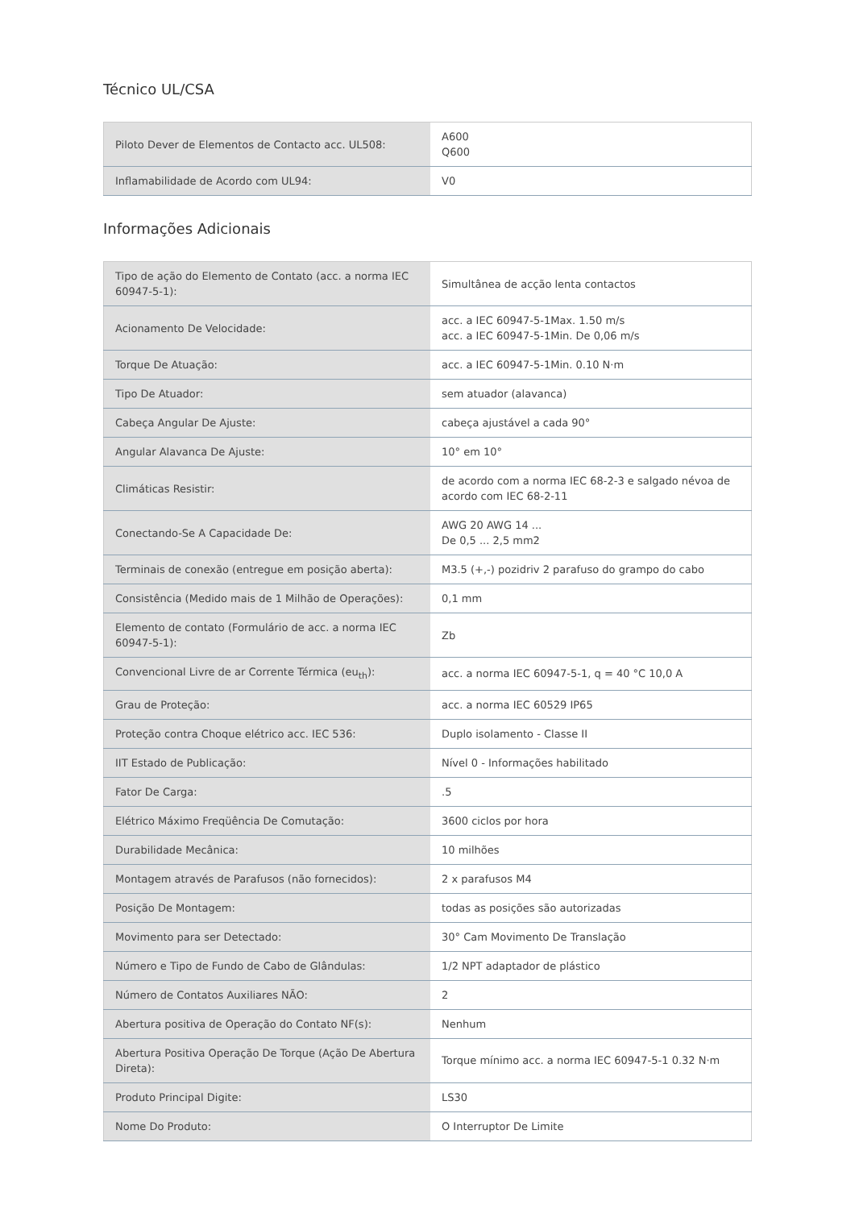Técnico UL/CSA
| Piloto Dever de Elementos de Contacto acc. UL508: | A600 Q600 |
| Inflamabilidade de Acordo com UL94: | V0 |
Informações Adicionais
| Tipo de ação do Elemento de Contato (acc. a norma IEC 60947-5-1): | Simultânea de acção lenta contactos |
| Acionamento De Velocidade: | acc. a IEC 60947-5-1Max. 1.50 m/s acc. a IEC 60947-5-1Min. De 0,06 m/s |
| Torque De Atuação: | acc. a IEC 60947-5-1Min. 0.10 N·m |
| Tipo De Atuador: | sem atuador (alavanca) |
| Cabeça Angular De Ajuste: | cabeça ajustável a cada 90° |
| Angular Alavanca De Ajuste: | 10° em 10° |
| Climáticas Resistir: | de acordo com a norma IEC 68-2-3 e salgado névoa de acordo com IEC 68-2-11 |
| Conectando-Se A Capacidade De: | AWG 20 AWG 14 ... De 0,5 ... 2,5 mm2 |
| Terminais de conexão (entregue em posição aberta): | M3.5 (+,-) pozidriv 2 parafuso do grampo do cabo |
| Consistência (Medido mais de 1 Milhão de Operações): | 0,1 mm |
| Elemento de contato (Formulário de acc. a norma IEC 60947-5-1): | Zb |
| Convencional Livre de ar Corrente Térmica (eu<sub>th</sub>): | acc. a norma IEC 60947-5-1, q = 40 °C 10,0 A |
| Grau de Proteção: | acc. a norma IEC 60529 IP65 |
| Proteção contra Choque elétrico acc. IEC 536: | Duplo isolamento - Classe II |
| IIT Estado de Publicação: | Nível 0 - Informações habilitado |
| Fator De Carga: | .5 |
| Elétrico Máximo Freqüência De Comutação: | 3600 ciclos por hora |
| Durabilidade Mecânica: | 10 milhões |
| Montagem através de Parafusos (não fornecidos): | 2 x parafusos M4 |
| Posição De Montagem: | todas as posições são autorizadas |
| Movimento para ser Detectado: | 30° Cam Movimento De Translação |
| Número e Tipo de Fundo de Cabo de Glândulas: | 1/2 NPT adaptador de plástico |
| Número de Contatos Auxiliares NÃO: | 2 |
| Abertura positiva de Operação do Contato NF(s): | Nenhum |
| Abertura Positiva Operação De Torque (Ação De Abertura Direta): | Torque mínimo acc. a norma IEC 60947-5-1 0.32 N·m |
| Produto Principal Digite: | LS30 |
| Nome Do Produto: | O Interruptor De Limite |